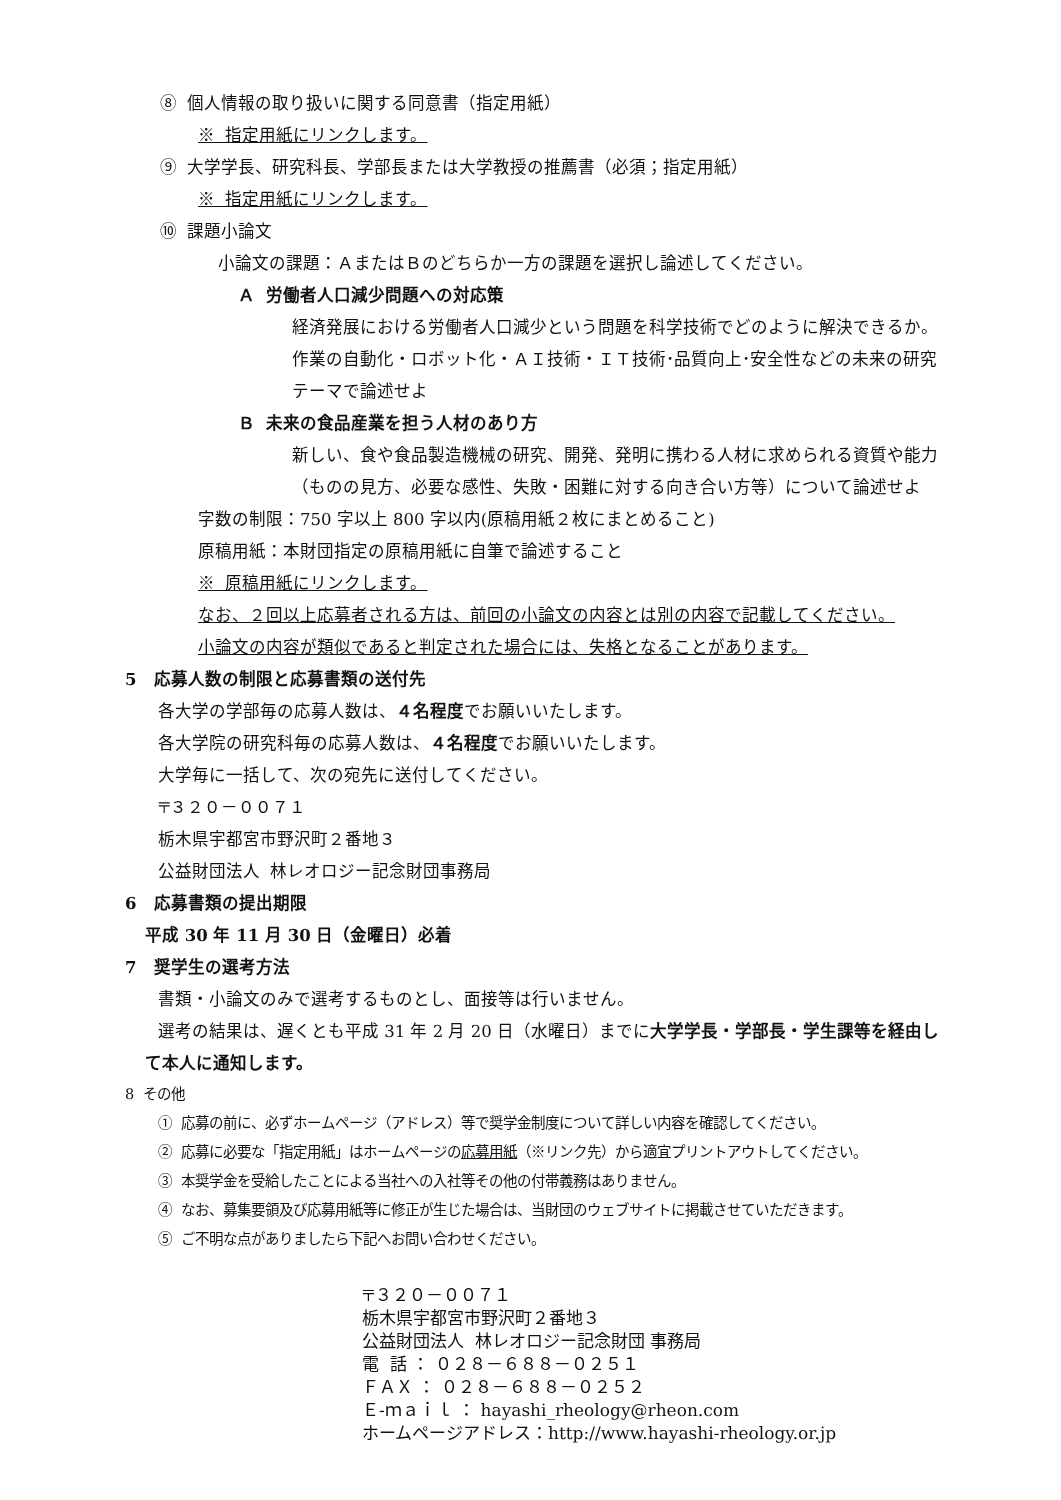⑧ 個人情報の取り扱いに関する同意書（指定用紙）
※ 指定用紙にリンクします。
⑨ 大学学長、研究科長、学部長または大学教授の推薦書（必須；指定用紙）
※ 指定用紙にリンクします。
⑩ 課題小論文
小論文の課題：ＡまたはＢのどちらか一方の課題を選択し論述してください。
Ａ 労働者人口減少問題への対応策
経済発展における労働者人口減少という問題を科学技術でどのように解決できるか。
作業の自動化・ロボット化・ＡＩ技術・ＩＴ技術･品質向上･安全性などの未来の研究
テーマで論述せよ
Ｂ 未来の食品産業を担う人材のあり方
新しい、食や食品製造機械の研究、開発、発明に携わる人材に求められる資質や能力
（ものの見方、必要な感性、失敗・困難に対する向き合い方等）について論述せよ
字数の制限：750 字以上 800 字以内(原稿用紙２枚にまとめること)
原稿用紙：本財団指定の原稿用紙に自筆で論述すること
※ 原稿用紙にリンクします。
なお、２回以上応募者される方は、前回の小論文の内容とは別の内容で記載してください。
小論文の内容が類似であると判定された場合には、失格となることがあります。
5 応募人数の制限と応募書類の送付先
各大学の学部毎の応募人数は、４名程度でお願いいたします。
各大学院の研究科毎の応募人数は、４名程度でお願いいたします。
大学毎に一括して、次の宛先に送付してください。
〒３２０－００７１
栃木県宇都宮市野沢町２番地３
公益財団法人 林レオロジー記念財団事務局
6 応募書類の提出期限
平成 30 年 11 月 30 日（金曜日）必着
7 奨学生の選考方法
書類・小論文のみで選考するものとし、面接等は行いません。
選考の結果は、遅くとも平成 31 年 2 月 20 日（水曜日）までに大学学長・学部長・学生課等を経由し
て本人に通知します。
8 その他
① 応募の前に、必ずホームページ（アドレス）等で奨学金制度について詳しい内容を確認してください。
② 応募に必要な「指定用紙」はホームページの応募用紙（※リンク先）から適宜プリントアウトしてください。
③ 本奨学金を受給したことによる当社への入社等その他の付帯義務はありません。
④ なお、募集要領及び応募用紙等に修正が生じた場合は、当財団のウェブサイトに掲載させていただきます。
⑤ ご不明な点がありましたら下記へお問い合わせください。
〒３２０－００７１
栃木県宇都宮市野沢町２番地３
公益財団法人 林レオロジー記念財団 事務局
電 話 ： ０２８－６８８－０２５１
ＦＡＸ ： ０２８－６８８－０２５２
Ｅ-ｍａｉｌ ： hayashi_rheology@rheon.com
ホームページアドレス：http://www.hayashi-rheology.or.jp